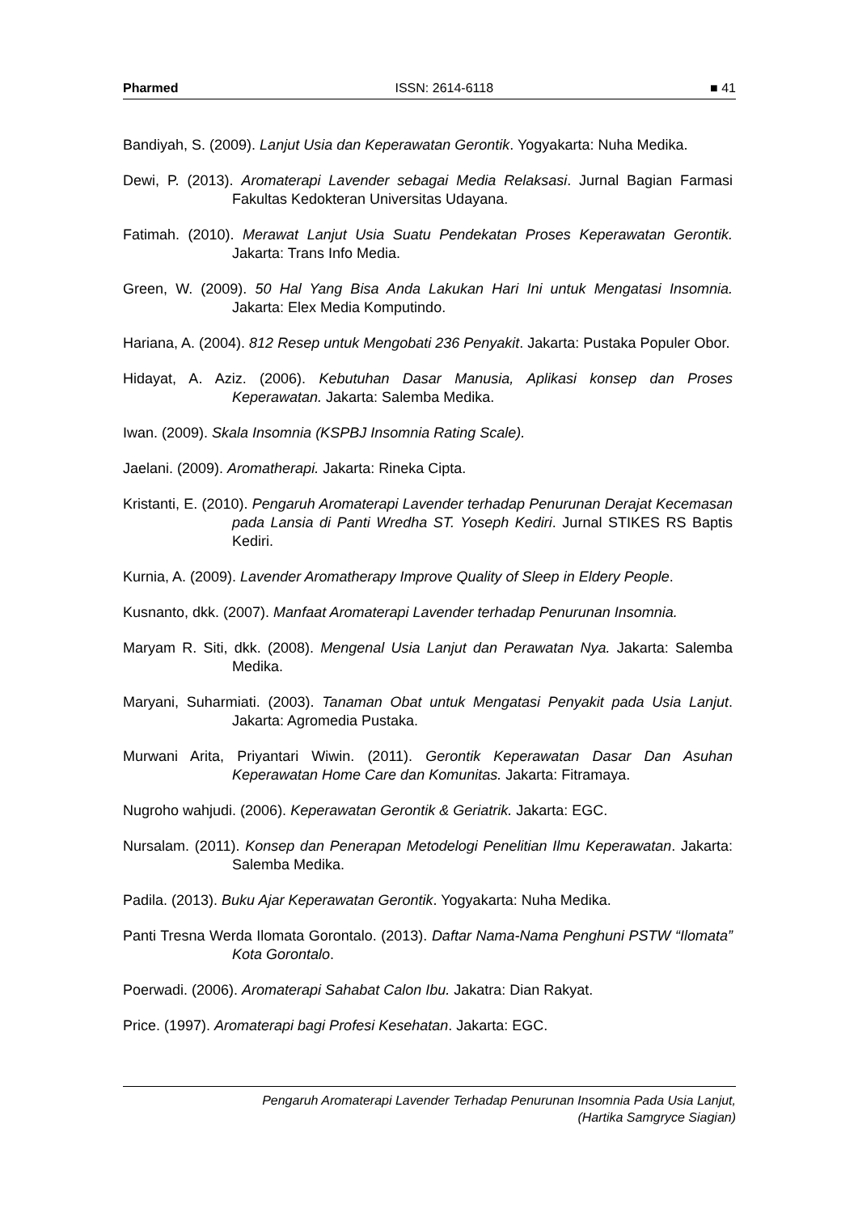Pharmed ISSN: 2614-6118 ■ 41
Bandiyah, S. (2009). Lanjut Usia dan Keperawatan Gerontik. Yogyakarta: Nuha Medika.
Dewi, P. (2013). Aromaterapi Lavender sebagai Media Relaksasi. Jurnal Bagian Farmasi Fakultas Kedokteran Universitas Udayana.
Fatimah. (2010). Merawat Lanjut Usia Suatu Pendekatan Proses Keperawatan Gerontik. Jakarta: Trans Info Media.
Green, W. (2009). 50 Hal Yang Bisa Anda Lakukan Hari Ini untuk Mengatasi Insomnia. Jakarta: Elex Media Komputindo.
Hariana, A. (2004). 812 Resep untuk Mengobati 236 Penyakit. Jakarta: Pustaka Populer Obor.
Hidayat, A. Aziz. (2006). Kebutuhan Dasar Manusia, Aplikasi konsep dan Proses Keperawatan. Jakarta: Salemba Medika.
Iwan. (2009). Skala Insomnia (KSPBJ Insomnia Rating Scale).
Jaelani. (2009). Aromatherapi. Jakarta: Rineka Cipta.
Kristanti, E. (2010). Pengaruh Aromaterapi Lavender terhadap Penurunan Derajat Kecemasan pada Lansia di Panti Wredha ST. Yoseph Kediri. Jurnal STIKES RS Baptis Kediri.
Kurnia, A. (2009). Lavender Aromatherapy Improve Quality of Sleep in Eldery People.
Kusnanto, dkk. (2007). Manfaat Aromaterapi Lavender terhadap Penurunan Insomnia.
Maryam R. Siti, dkk. (2008). Mengenal Usia Lanjut dan Perawatan Nya. Jakarta: Salemba Medika.
Maryani, Suharmiati. (2003). Tanaman Obat untuk Mengatasi Penyakit pada Usia Lanjut. Jakarta: Agromedia Pustaka.
Murwani Arita, Priyantari Wiwin. (2011). Gerontik Keperawatan Dasar Dan Asuhan Keperawatan Home Care dan Komunitas. Jakarta: Fitramaya.
Nugroho wahjudi. (2006). Keperawatan Gerontik & Geriatrik. Jakarta: EGC.
Nursalam. (2011). Konsep dan Penerapan Metodelogi Penelitian Ilmu Keperawatan. Jakarta: Salemba Medika.
Padila. (2013). Buku Ajar Keperawatan Gerontik. Yogyakarta: Nuha Medika.
Panti Tresna Werda Ilomata Gorontalo. (2013). Daftar Nama-Nama Penghuni PSTW “Ilomata” Kota Gorontalo.
Poerwadi. (2006). Aromaterapi Sahabat Calon Ibu. Jakatra: Dian Rakyat.
Price. (1997). Aromaterapi bagi Profesi Kesehatan. Jakarta: EGC.
Pengaruh Aromaterapi Lavender Terhadap Penurunan Insomnia Pada Usia Lanjut,
(Hartika Samgryce Siagian)